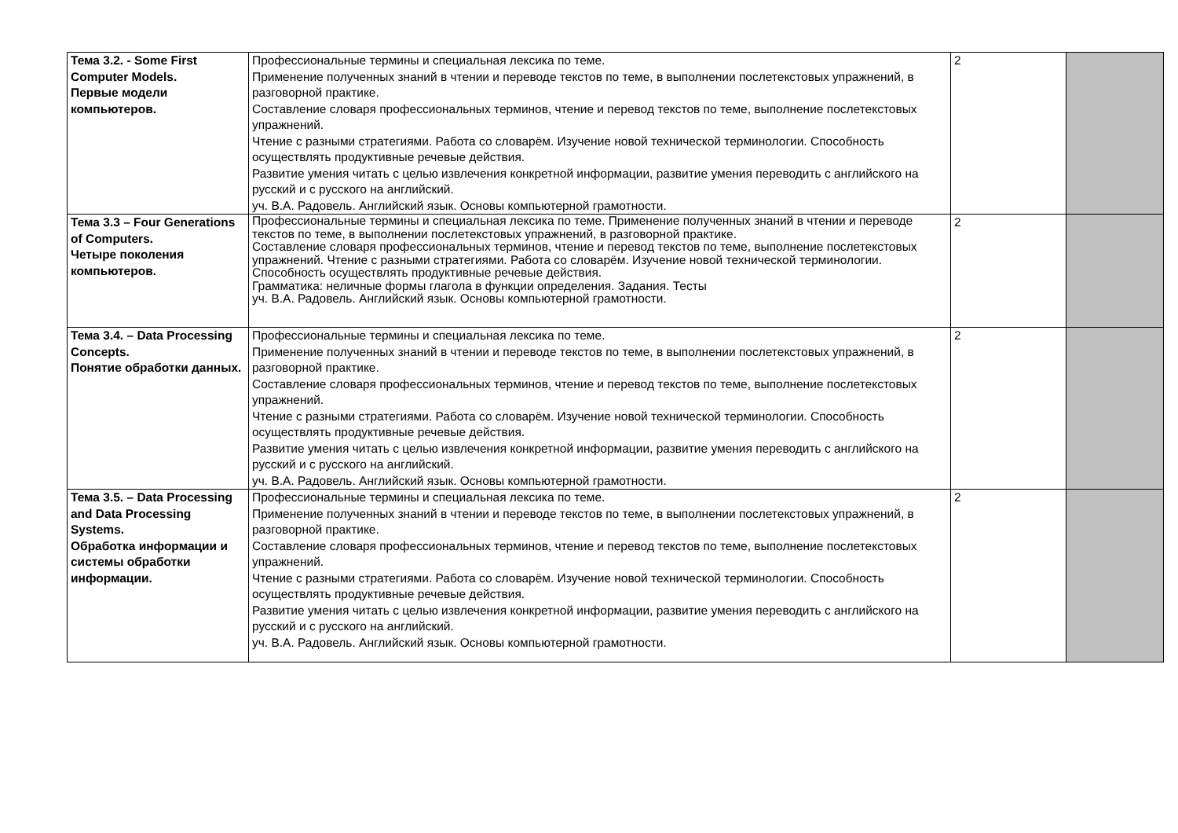| Тема 3.2. - Some First Computer Models. Первые модели компьютеров. | Профессиональные термины и специальная лексика по теме. Применение полученных знаний в чтении и переводе текстов по теме, в выполнении послетекстовых упражнений, в разговорной практике. Составление словаря профессиональных терминов, чтение и перевод текстов по теме, выполнение послетекстовых упражнений. Чтение с разными стратегиями. Работа со словарём. Изучение новой технической терминологии. Способность осуществлять продуктивные речевые действия. Развитие умения читать с целью извлечения конкретной информации, развитие умения переводить с английского на русский и с русского на английский. уч. В.А. Радовель. Английский язык. Основы компьютерной грамотности. | 2 | |
| Тема 3.3 – Four Generations of Computers. Четыре поколения компьютеров. | Профессиональные термины и специальная лексика по теме. Применение полученных знаний в чтении и переводе текстов по теме, в выполнении послетекстовых упражнений, в разговорной практике. Составление словаря профессиональных терминов, чтение и перевод текстов по теме, выполнение послетекстовых упражнений. Чтение с разными стратегиями. Работа со словарём. Изучение новой технической терминологии. Способность осуществлять продуктивные речевые действия. Грамматика: неличные формы глагола в функции определения. Задания. Тесты уч. В.А. Радовель. Английский язык. Основы компьютерной грамотности. | 2 | |
| Тема 3.4. – Data Processing Concepts. Понятие обработки данных. | Профессиональные термины и специальная лексика по теме. Применение полученных знаний в чтении и переводе текстов по теме, в выполнении послетекстовых упражнений, в разговорной практике. Составление словаря профессиональных терминов, чтение и перевод текстов по теме, выполнение послетекстовых упражнений. Чтение с разными стратегиями. Работа со словарём. Изучение новой технической терминологии. Способность осуществлять продуктивные речевые действия. Развитие умения читать с целью извлечения конкретной информации, развитие умения переводить с английского на русский и с русского на английский. уч. В.А. Радовель. Английский язык. Основы компьютерной грамотности. | 2 | |
| Тема 3.5. – Data Processing and Data Processing Systems. Обработка информации и системы обработки информации. | Профессиональные термины и специальная лексика по теме. Применение полученных знаний в чтении и переводе текстов по теме, в выполнении послетекстовых упражнений, в разговорной практике. Составление словаря профессиональных терминов, чтение и перевод текстов по теме, выполнение послетекстовых упражнений. Чтение с разными стратегиями. Работа со словарём. Изучение новой технической терминологии. Способность осуществлять продуктивные речевые действия. Развитие умения читать с целью извлечения конкретной информации, развитие умения переводить с английского на русский и с русского на английский. уч. В.А. Радовель. Английский язык. Основы компьютерной грамотности. | 2 | |